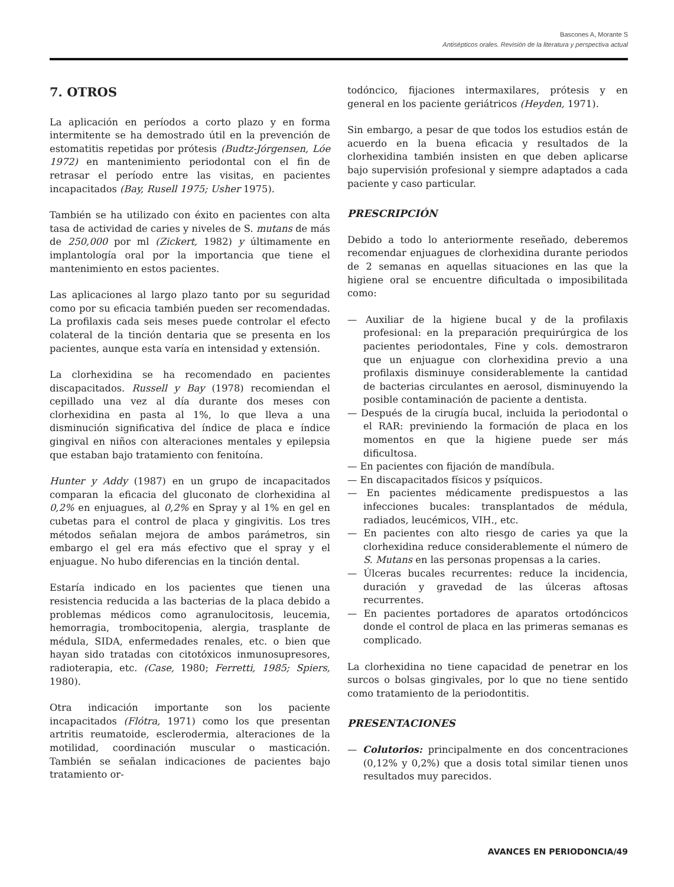Bascones A, Morante S
Antisépticos orales. Revisión de la literatura y perspectiva actual
7. OTROS
La aplicación en períodos a corto plazo y en forma intermitente se ha demostrado útil en la prevención de estomatitis repetidas por prótesis (Budtz-Jórgensen, Lóe 1972) en mantenimiento periodontal con el fin de retrasar el período entre las visitas, en pacientes incapacitados (Bay, Rusell 1975; Usher 1975).
También se ha utilizado con éxito en pacientes con alta tasa de actividad de caries y niveles de S. mutans de más de 250,000 por ml (Zickert, 1982) y últimamente en implantología oral por la importancia que tiene el mantenimiento en estos pacientes.
Las aplicaciones al largo plazo tanto por su seguridad como por su eficacia también pueden ser recomendadas. La profilaxis cada seis meses puede controlar el efecto colateral de la tinción dentaria que se presenta en los pacientes, aunque esta varía en intensidad y extensión.
La clorhexidina se ha recomendado en pacientes discapacitados. Russell y Bay (1978) recomiendan el cepillado una vez al día durante dos meses con clorhexidina en pasta al 1%, lo que lleva a una disminución significativa del índice de placa e índice gingival en niños con alteraciones mentales y epilepsia que estaban bajo tratamiento con fenitoína.
Hunter y Addy (1987) en un grupo de incapacitados comparan la eficacia del gluconato de clorhexidina al 0,2% en enjuagues, al 0,2% en Spray y al 1% en gel en cubetas para el control de placa y gingivitis. Los tres métodos señalan mejora de ambos parámetros, sin embargo el gel era más efectivo que el spray y el enjuague. No hubo diferencias en la tinción dental.
Estaría indicado en los pacientes que tienen una resistencia reducida a las bacterias de la placa debido a problemas médicos como agranulocitosis, leucemia, hemorragia, trombocitopenia, alergia, trasplante de médula, SIDA, enfermedades renales, etc. o bien que hayan sido tratadas con citotóxicos inmunosupresores, radioterapia, etc. (Case, 1980; Ferretti, 1985; Spiers, 1980).
Otra indicación importante son los paciente incapacitados (Flótra, 1971) como los que presentan artritis reumatoide, esclerodermia, alteraciones de la motilidad, coordinación muscular o masticación. También se señalan indicaciones de pacientes bajo tratamiento or-
todóncico, fijaciones intermaxilares, prótesis y en general en los paciente geriátricos (Heyden, 1971).
Sin embargo, a pesar de que todos los estudios están de acuerdo en la buena eficacia y resultados de la clorhexidina también insisten en que deben aplicarse bajo supervisión profesional y siempre adaptados a cada paciente y caso particular.
PRESCRIPCIÓN
Debido a todo lo anteriormente reseñado, deberemos recomendar enjuagues de clorhexidina durante periodos de 2 semanas en aquellas situaciones en las que la higiene oral se encuentre dificultada o imposibilitada como:
— Auxiliar de la higiene bucal y de la profilaxis profesional: en la preparación prequirúrgica de los pacientes periodontales, Fine y cols. demostraron que un enjuague con clorhexidina previo a una profilaxis disminuye considerablemente la cantidad de bacterias circulantes en aerosol, disminuyendo la posible contaminación de paciente a dentista.
— Después de la cirugía bucal, incluida la periodontal o el RAR: previniendo la formación de placa en los momentos en que la higiene puede ser más dificultosa.
— En pacientes con fijación de mandíbula.
— En discapacitados físicos y psíquicos.
— En pacientes médicamente predispuestos a las infecciones bucales: transplantados de médula, radiados, leucémicos, VIH., etc.
— En pacientes con alto riesgo de caries ya que la clorhexidina reduce considerablemente el número de S. Mutans en las personas propensas a la caries.
— Úlceras bucales recurrentes: reduce la incidencia, duración y gravedad de las úlceras aftosas recurrentes.
— En pacientes portadores de aparatos ortodóncicos donde el control de placa en las primeras semanas es complicado.
La clorhexidina no tiene capacidad de penetrar en los surcos o bolsas gingivales, por lo que no tiene sentido como tratamiento de la periodontitis.
PRESENTACIONES
— Colutorios: principalmente en dos concentraciones (0,12% y 0,2%) que a dosis total similar tienen unos resultados muy parecidos.
AVANCES EN PERIODONCIA/49